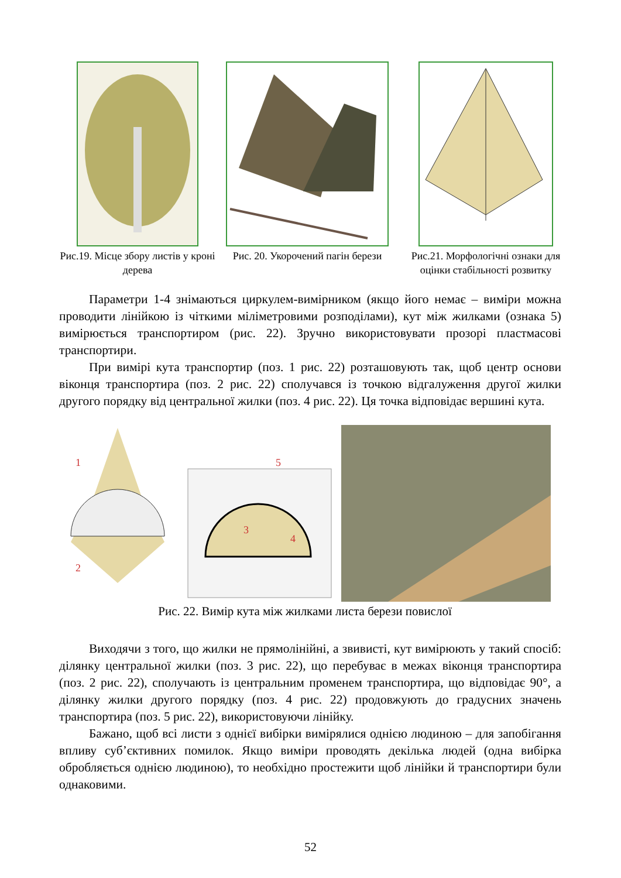Рис.19. Місце збору листів у кроні дерева
Рис. 20. Укорочений пагін берези
Рис.21. Морфологічні ознаки для оцінки стабільності розвитку
Параметри 1-4 знімаються циркулем-вимірником (якщо його немає – виміри можна проводити лінійкою із чіткими міліметровими розподілами), кут між жилками (ознака 5) вимірюється транспортиром (рис. 22). Зручно використовувати прозорі пластмасові транспортири.
При вимірі кута транспортир (поз. 1 рис. 22) розташовують так, щоб центр основи віконця транспортира (поз. 2 рис. 22) сполучався із точкою відгалуження другої жилки другого порядку від центральної жилки (поз. 4 рис. 22). Ця точка відповідає вершині кута.
1
2
5
3
4
Рис. 22. Вимір кута між жилками листа берези повислої
Виходячи з того, що жилки не прямолінійні, а звивисті, кут вимірюють у такий спосіб: ділянку центральної жилки (поз. 3 рис. 22), що перебуває в межах віконця транспортира (поз. 2 рис. 22), сполучають із центральним променем транспортира, що відповідає 90°, а ділянку жилки другого порядку (поз. 4 рис. 22) продовжують до градусних значень транспортира (поз. 5 рис. 22), використовуючи лінійку.
Бажано, щоб всі листи з однієї вибірки вимірялися однією людиною – для запобігання впливу суб’єктивних помилок. Якщо виміри проводять декілька людей (одна вибірка обробляється однією людиною), то необхідно простежити щоб лінійки й транспортири були однаковими.
52